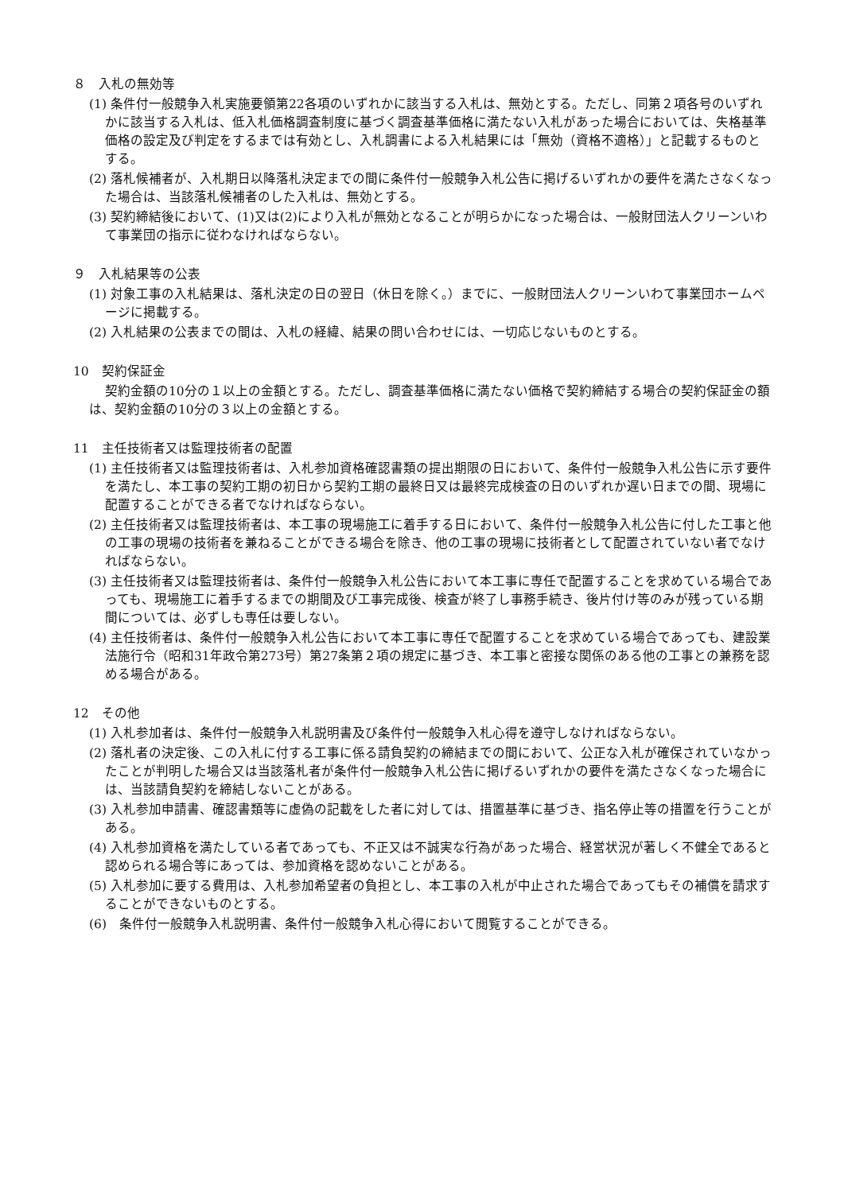８　入札の無効等
(1) 条件付一般競争入札実施要領第22各項のいずれかに該当する入札は、無効とする。ただし、同第２項各号のいずれかに該当する入札は、低入札価格調査制度に基づく調査基準価格に満たない入札があった場合においては、失格基準価格の設定及び判定をするまでは有効とし、入札調書による入札結果には「無効（資格不適格）」と記載するものとする。
(2) 落札候補者が、入札期日以降落札決定までの間に条件付一般競争入札公告に掲げるいずれかの要件を満たさなくなった場合は、当該落札候補者のした入札は、無効とする。
(3) 契約締結後において、(1)又は(2)により入札が無効となることが明らかになった場合は、一般財団法人クリーンいわて事業団の指示に従わなければならない。
９　入札結果等の公表
(1) 対象工事の入札結果は、落札決定の日の翌日（休日を除く。）までに、一般財団法人クリーンいわて事業団ホームページに掲載する。
(2) 入札結果の公表までの間は、入札の経緯、結果の問い合わせには、一切応じないものとする。
10　契約保証金
契約金額の10分の１以上の金額とする。ただし、調査基準価格に満たない価格で契約締結する場合の契約保証金の額は、契約金額の10分の３以上の金額とする。
11　主任技術者又は監理技術者の配置
(1) 主任技術者又は監理技術者は、入札参加資格確認書類の提出期限の日において、条件付一般競争入札公告に示す要件を満たし、本工事の契約工期の初日から契約工期の最終日又は最終完成検査の日のいずれか遅い日までの間、現場に配置することができる者でなければならない。
(2) 主任技術者又は監理技術者は、本工事の現場施工に着手する日において、条件付一般競争入札公告に付した工事と他の工事の現場の技術者を兼ねることができる場合を除き、他の工事の現場に技術者として配置されていない者でなければならない。
(3) 主任技術者又は監理技術者は、条件付一般競争入札公告において本工事に専任で配置することを求めている場合であっても、現場施工に着手するまでの期間及び工事完成後、検査が終了し事務手続き、後片付け等のみが残っている期間については、必ずしも専任は要しない。
(4) 主任技術者は、条件付一般競争入札公告において本工事に専任で配置することを求めている場合であっても、建設業法施行令（昭和31年政令第273号）第27条第２項の規定に基づき、本工事と密接な関係のある他の工事との兼務を認める場合がある。
12　その他
(1) 入札参加者は、条件付一般競争入札説明書及び条件付一般競争入札心得を遵守しなければならない。
(2) 落札者の決定後、この入札に付する工事に係る請負契約の締結までの間において、公正な入札が確保されていなかったことが判明した場合又は当該落札者が条件付一般競争入札公告に掲げるいずれかの要件を満たさなくなった場合には、当該請負契約を締結しないことがある。
(3) 入札参加申請書、確認書類等に虚偽の記載をした者に対しては、措置基準に基づき、指名停止等の措置を行うことがある。
(4) 入札参加資格を満たしている者であっても、不正又は不誠実な行為があった場合、経営状況が著しく不健全であると認められる場合等にあっては、参加資格を認めないことがある。
(5) 入札参加に要する費用は、入札参加希望者の負担とし、本工事の入札が中止された場合であってもその補償を請求することができないものとする。
(6)　条件付一般競争入札説明書、条件付一般競争入札心得において閲覧することができる。